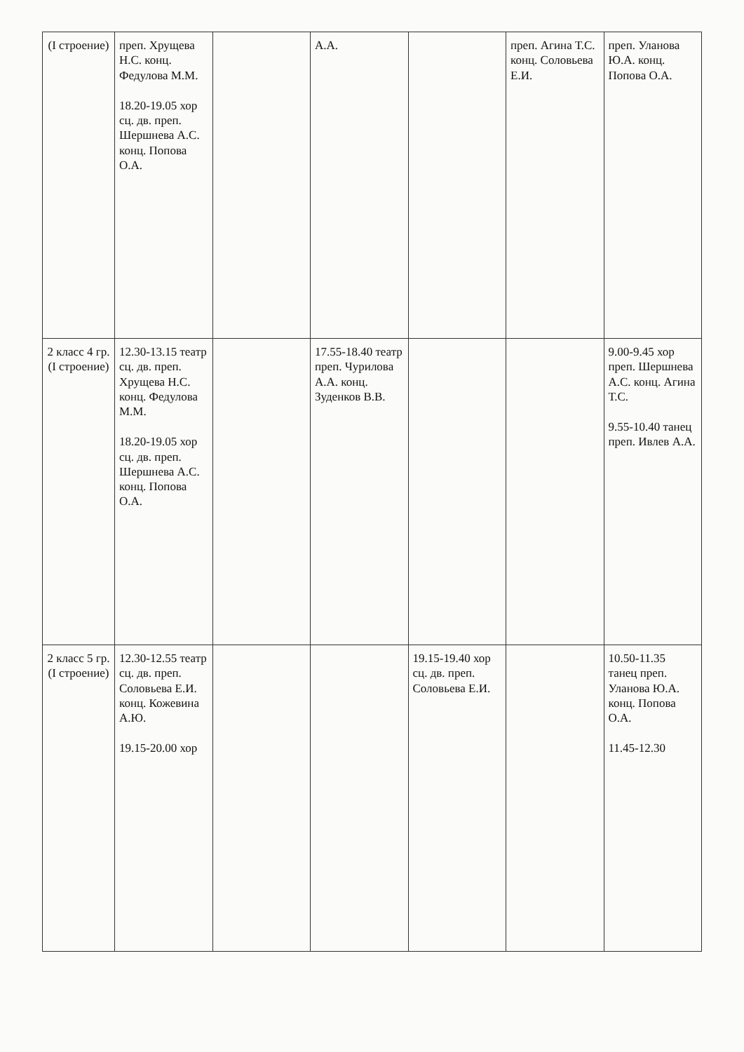| (I строение) | преп. Хрущева Н.С. конц. Федулова М.М. 18.20-19.05 хор сц. дв. преп. Шершнева А.С. конц. Попова О.А. | | А.А. | | преп. Агина Т.С. конц. Соловьева Е.И. | преп. Уланова Ю.А. конц. Попова О.А. |
| 2 класс 4 гр. (I строение) | 12.30-13.15 театр сц. дв. преп. Хрущева Н.С. конц. Федулова М.М. 18.20-19.05 хор сц. дв. преп. Шершнева А.С. конц. Попова О.А. | | 17.55-18.40 театр преп. Чурилова А.А. конц. Зуденков В.В. | | | 9.00-9.45 хор преп. Шершнева А.С. конц. Агина Т.С. 9.55-10.40 танец преп. Ивлев А.А. |
| 2 класс 5 гр. (I строение) | 12.30-12.55 театр сц. дв. преп. Соловьева Е.И. конц. Кожевина А.Ю. 19.15-20.00 хор | | | 19.15-19.40 хор сц. дв. преп. Соловьева Е.И. | | 10.50-11.35 танец преп. Уланова Ю.А. конц. Попова О.А. 11.45-12.30 |